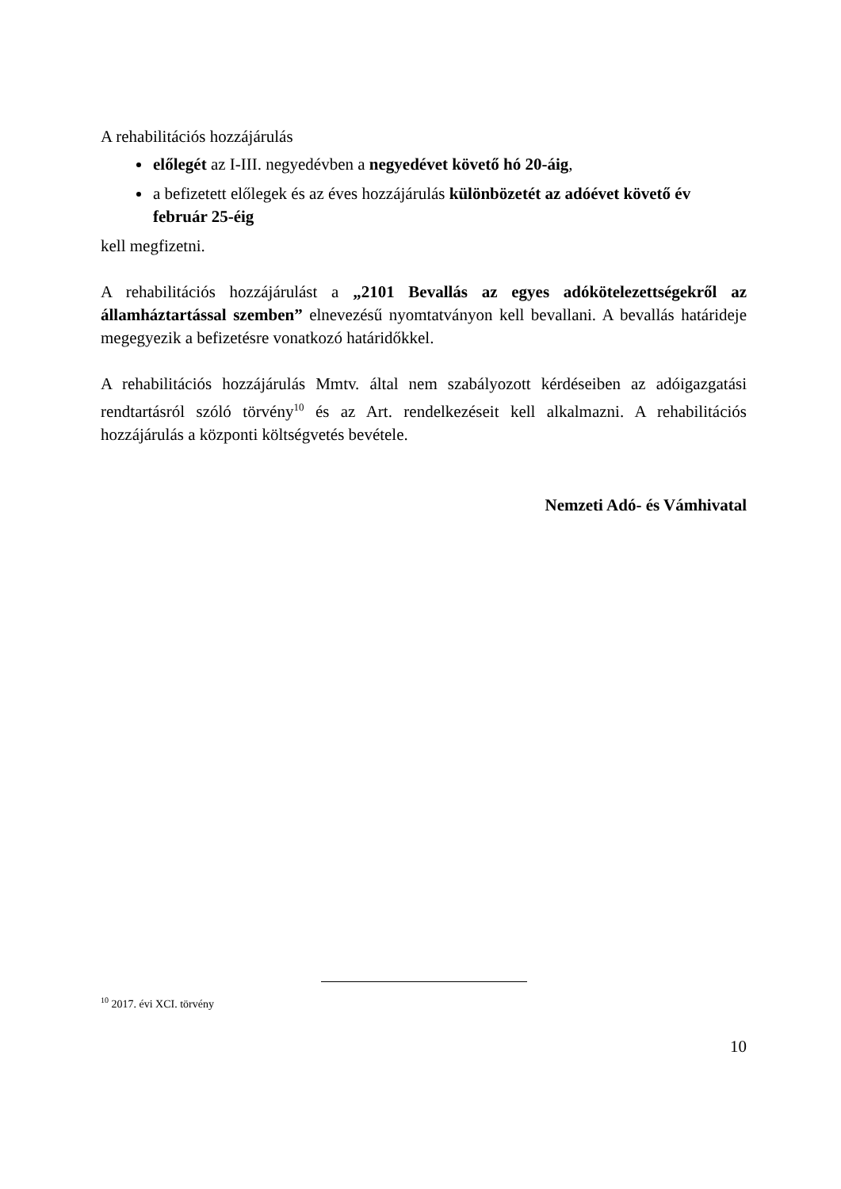A rehabilitációs hozzájárulás
előlegét az I-III. negyedévben a negyedévet követő hó 20-áig,
a befizetett előlegek és az éves hozzájárulás különbözetét az adóévet követő év február 25-éig
kell megfizetni.
A rehabilitációs hozzájárulást a „2101 Bevallás az egyes adókötelezettségekről az államháztartással szemben” elnevezésű nyomtatványon kell bevallani. A bevallás határideje megegyezik a befizetésre vonatkozó határidőkkel.
A rehabilitációs hozzájárulás Mmtv. által nem szabályozott kérdéseiben az adóigazgatási rendtartásról szóló törvény<sup>10</sup> és az Art. rendelkezéseit kell alkalmazni. A rehabilitációs hozzájárulás a központi költségvetés bevétele.
Nemzeti Adó- és Vámhivatal
<sup>10</sup> 2017. évi XCI. törvény
10